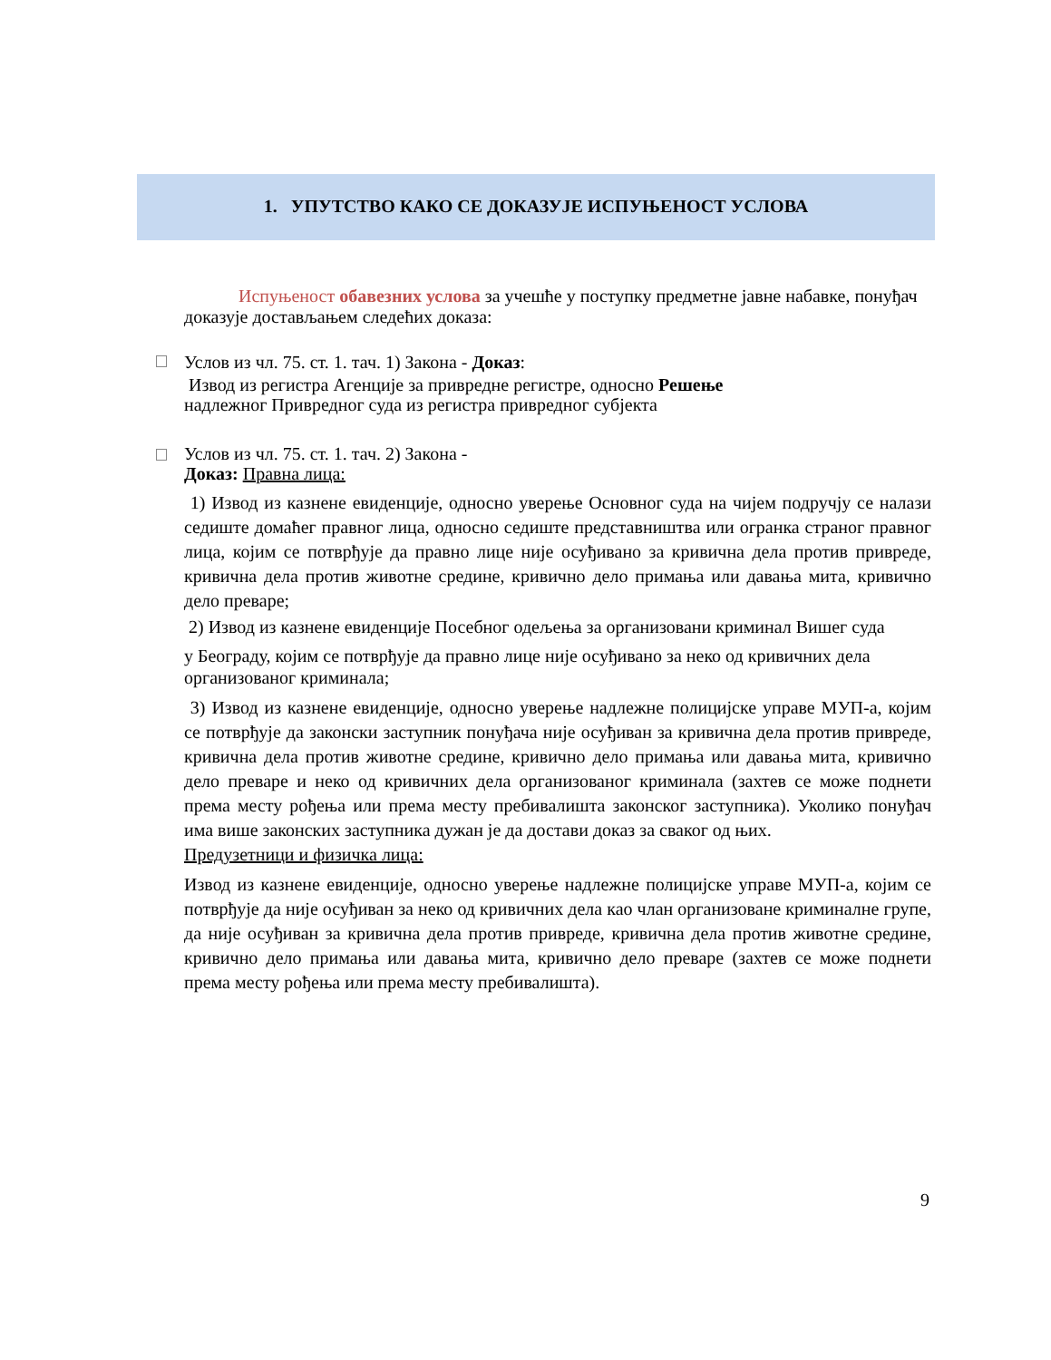1. УПУТСТВО КАКО СЕ ДОКАЗУЈЕ ИСПУЊЕНОСТ УСЛОВА
Испуњеност обавезних услова за учешће у поступку предметне јавне набавке, понуђач доказује достављањем следећих доказа:
Услов из чл. 75. ст. 1. тач. 1) Закона - Доказ:
Извод из регистра Агенције за привредне регистре, односно Решење
надлежног Привредног суда из регистра привредног субјекта
Услов из чл. 75. ст. 1. тач. 2) Закона -
Доказ: Правна лица:
1) Извод из казнене евиденције, односно уверење Основног суда на чијем подручју се налази седиште домаћег правног лица, односно седиште представништва или огранка страног правног лица, којим се потврђује да правно лице није осуђивано за кривична дела против привреде, кривична дела против животне средине, кривично дело примања или давања мита, кривично дело преваре;
2) Извод из казнене евиденције Посебног одељења за организовани криминал Вишег суда
у Београду, којим се потврђује да правно лице није осуђивано за неко од кривичних дела организованог криминала;
3) Извод из казнене евиденције, односно уверење надлежне полицијске управе МУП-а, којим се потврђује да законски заступник понуђача није осуђиван за кривична дела против привреде, кривична дела против животне средине, кривично дело примања или давања мита, кривично дело преваре и неко од кривичних дела организованог криминала (захтев се може поднети према месту рођења или према месту пребивалишта законског заступника). Уколико понуђач има више законских заступника дужан је да достави доказ за сваког од њих.
Предузетници и физичка лица:
Извод из казнене евиденције, односно уверење надлежне полицијске управе МУП-а, којим се потврђује да није осуђиван за неко од кривичних дела као члан организоване криминалне групе, да није осуђиван за кривична дела против привреде, кривична дела против животне средине, кривично дело примања или давања мита, кривично дело преваре (захтев се може поднети према месту рођења или према месту пребивалишта).
9